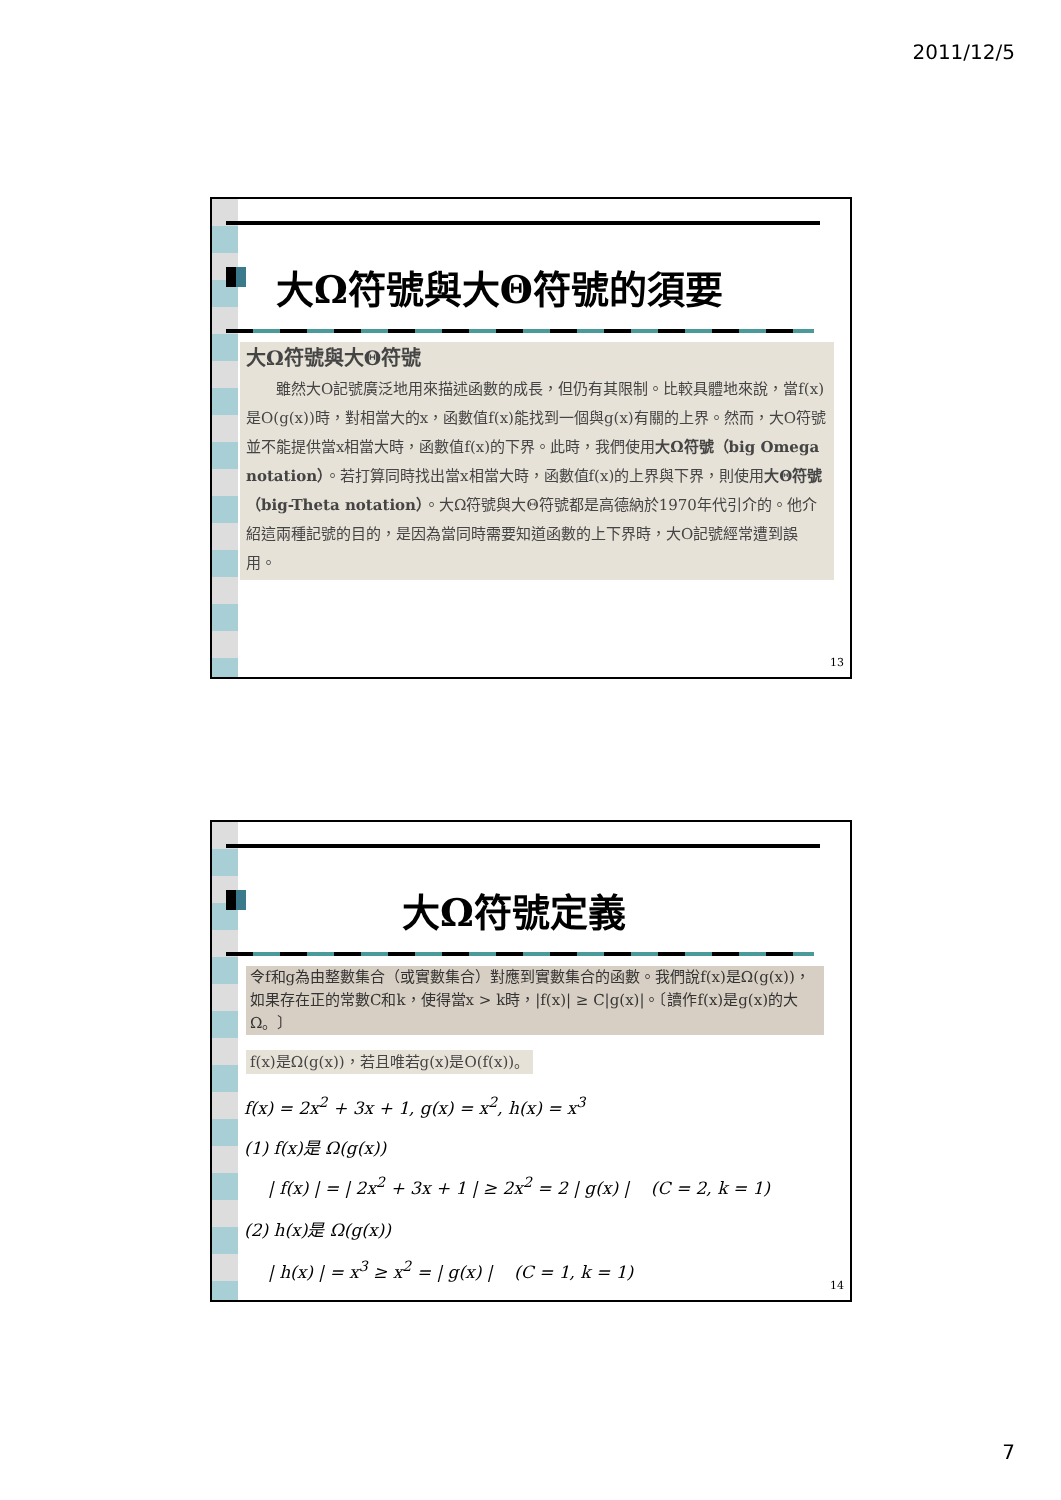2011/12/5
大Ω符號與大Θ符號的須要
大Ω符號與大Θ符號
　　雖然大O記號廣泛地用來描述函數的成長，但仍有其限制。比較具體地來說，當f(x)是O(g(x))時，對相當大的x，函數值f(x)能找到一個與g(x)有關的上界。然而，大O符號並不能提供當x相當大時，函數值f(x)的下界。此時，我們使用大Ω符號（big Omega notation）。若打算同時找出當x相當大時，函數值f(x)的上界與下界，則使用大Θ符號（big-Theta notation）。大Ω符號與大Θ符號都是高德納於1970年代引介的。他介紹這兩種記號的目的，是因為當同時需要知道函數的上下界時，大O記號經常遭到誤用。
13
大Ω符號定義
令f和g為由整數集合（或實數集合）對應到實數集合的函數。我們說f(x)是Ω(g(x))，如果存在正的常數C和k，使得當x > k時，|f(x)| ≥ C|g(x)|。〔讀作f(x)是g(x)的大Ω。〕
f(x)是Ω(g(x))，若且唯若g(x)是O(f(x))。
f(x) = 2x<sup>2</sup> + 3x + 1, g(x) = x<sup>2</sup>, h(x) = x<sup>3</sup>
(1) f(x)是 Ω(g(x))
| f(x) | = | 2x<sup>2</sup> + 3x + 1 | ≥ 2x<sup>2</sup> = 2 | g(x) | (C = 2, k = 1)
(2) h(x)是 Ω(g(x))
| h(x) | = x<sup>3</sup> ≥ x<sup>2</sup> = | g(x) | (C = 1, k = 1)
14
7